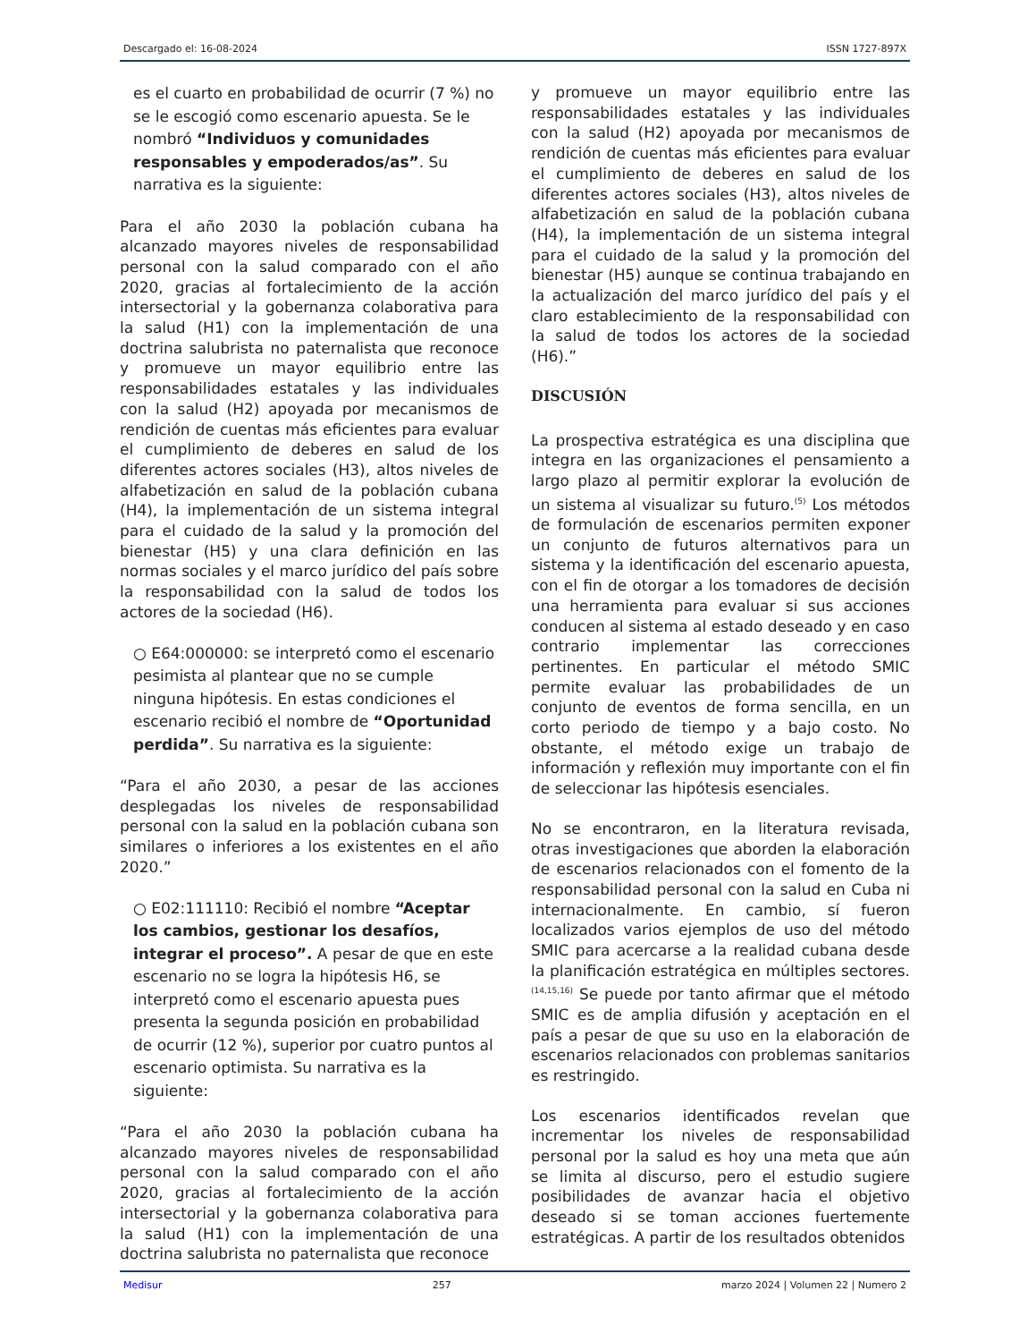Descargado el: 16-08-2024 ISSN 1727-897X
es el cuarto en probabilidad de ocurrir (7 %) no se le escogió como escenario apuesta. Se le nombró “Individuos y comunidades responsables y empoderados/as”. Su narrativa es la siguiente:
Para el año 2030 la población cubana ha alcanzado mayores niveles de responsabilidad personal con la salud comparado con el año 2020, gracias al fortalecimiento de la acción intersectorial y la gobernanza colaborativa para la salud (H1) con la implementación de una doctrina salubrista no paternalista que reconoce y promueve un mayor equilibrio entre las responsabilidades estatales y las individuales con la salud (H2) apoyada por mecanismos de rendición de cuentas más eficientes para evaluar el cumplimiento de deberes en salud de los diferentes actores sociales (H3), altos niveles de alfabetización en salud de la población cubana (H4), la implementación de un sistema integral para el cuidado de la salud y la promoción del bienestar (H5) y una clara definición en las normas sociales y el marco jurídico del país sobre la responsabilidad con la salud de todos los actores de la sociedad (H6).
○ E64:000000: se interpretó como el escenario pesimista al plantear que no se cumple ninguna hipótesis. En estas condiciones el escenario recibió el nombre de “Oportunidad perdida”. Su narrativa es la siguiente:
“Para el año 2030, a pesar de las acciones desplegadas los niveles de responsabilidad personal con la salud en la población cubana son similares o inferiores a los existentes en el año 2020.”
○ E02:111110: Recibió el nombre “Aceptar los cambios, gestionar los desafíos, integrar el proceso”. A pesar de que en este escenario no se logra la hipótesis H6, se interpretó como el escenario apuesta pues presenta la segunda posición en probabilidad de ocurrir (12 %), superior por cuatro puntos al escenario optimista. Su narrativa es la siguiente:
“Para el año 2030 la población cubana ha alcanzado mayores niveles de responsabilidad personal con la salud comparado con el año 2020, gracias al fortalecimiento de la acción intersectorial y la gobernanza colaborativa para la salud (H1) con la implementación de una doctrina salubrista no paternalista que reconoce
y promueve un mayor equilibrio entre las responsabilidades estatales y las individuales con la salud (H2) apoyada por mecanismos de rendición de cuentas más eficientes para evaluar el cumplimiento de deberes en salud de los diferentes actores sociales (H3), altos niveles de alfabetización en salud de la población cubana (H4), la implementación de un sistema integral para el cuidado de la salud y la promoción del bienestar (H5) aunque se continua trabajando en la actualización del marco jurídico del país y el claro establecimiento de la responsabilidad con la salud de todos los actores de la sociedad (H6).”
DISCUSIÓN
La prospectiva estratégica es una disciplina que integra en las organizaciones el pensamiento a largo plazo al permitir explorar la evolución de un sistema al visualizar su futuro.<sup>(5)</sup> Los métodos de formulación de escenarios permiten exponer un conjunto de futuros alternativos para un sistema y la identificación del escenario apuesta, con el fin de otorgar a los tomadores de decisión una herramienta para evaluar si sus acciones conducen al sistema al estado deseado y en caso contrario implementar las correcciones pertinentes. En particular el método SMIC permite evaluar las probabilidades de un conjunto de eventos de forma sencilla, en un corto periodo de tiempo y a bajo costo. No obstante, el método exige un trabajo de información y reflexión muy importante con el fin de seleccionar las hipótesis esenciales.
No se encontraron, en la literatura revisada, otras investigaciones que aborden la elaboración de escenarios relacionados con el fomento de la responsabilidad personal con la salud en Cuba ni internacionalmente. En cambio, sí fueron localizados varios ejemplos de uso del método SMIC para acercarse a la realidad cubana desde la planificación estratégica en múltiples sectores.<sup>(14,15,16)</sup> Se puede por tanto afirmar que el método SMIC es de amplia difusión y aceptación en el país a pesar de que su uso en la elaboración de escenarios relacionados con problemas sanitarios es restringido.
Los escenarios identificados revelan que incrementar los niveles de responsabilidad personal por la salud es hoy una meta que aún se limita al discurso, pero el estudio sugiere posibilidades de avanzar hacia el objetivo deseado si se toman acciones fuertemente estratégicas. A partir de los resultados obtenidos
Medisur 257 marzo 2024 | Volumen 22 | Numero 2